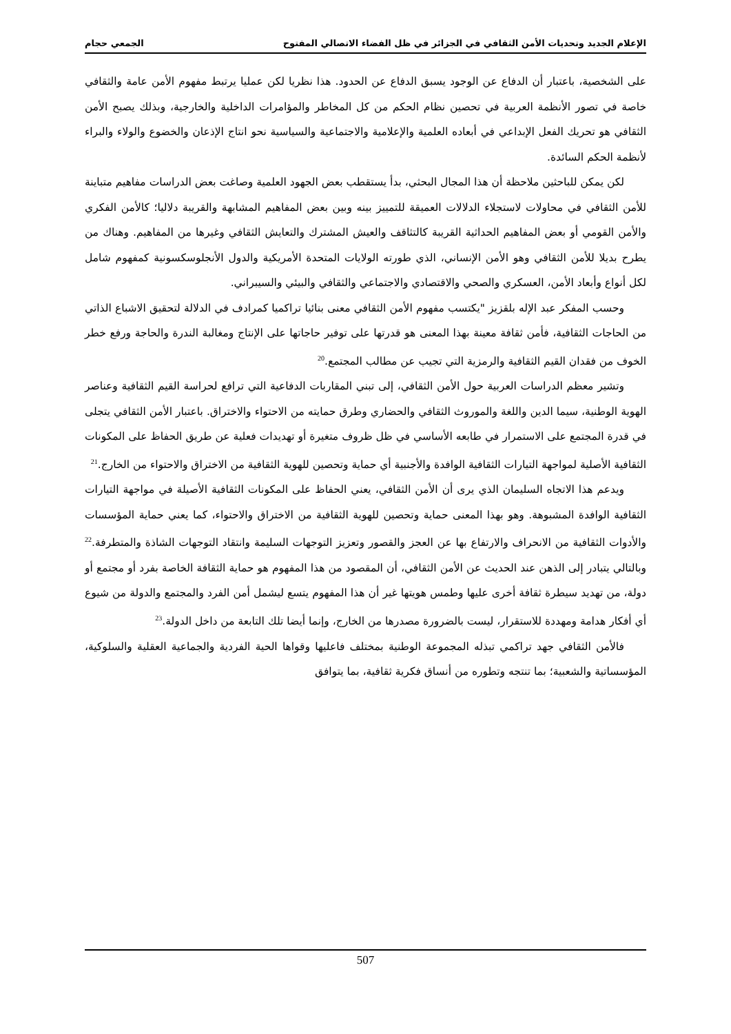الإعلام الجديد وتحديات الأمن الثقافي في الجزائر في ظل الفضاء الاتصالي المفتوح الجمعي حجام
على الشخصية، باعتبار أن الدفاع عن الوجود يسبق الدفاع عن الحدود. هذا نظريا لكن عمليا يرتبط مفهوم الأمن عامة والثقافي خاصة في تصور الأنظمة العربية في تحصين نظام الحكم من كل المخاطر والمؤامرات الداخلية والخارجية، وبذلك يصبح الأمن الثقافي هو تحريك الفعل الإبداعي في أبعاده العلمية والإعلامية والاجتماعية والسياسية نحو انتاج الإذعان والخضوع والولاء والبراء لأنظمة الحكم السائدة.
لكن يمكن للباحثين ملاحظة أن هذا المجال البحثي، بدأ يستقطب بعض الجهود العلمية وصاغت بعض الدراسات مفاهيم متباينة للأمن الثقافي في محاولات لاستجلاء الدلالات العميقة للتمييز بينه وبين بعض المفاهيم المشابهة والقريبة دلاليا؛ كالأمن الفكري والأمن القومي أو بعض المفاهيم الحداثية القريبة كالتثاقف والعيش المشترك والتعايش الثقافي وغيرها من المفاهيم. وهناك من يطرح بديلا للأمن الثقافي وهو الأمن الإنساني، الذي طورته الولايات المتحدة الأمريكية والدول الأنجلوسكسونية كمفهوم شامل لكل أنواع وأبعاد الأمن، العسكري والصحي والاقتصادي والاجتماعي والثقافي والبيئي والسيبراني.
وحسب المفكر عبد الإله بلقزيز "يكتسب مفهوم الأمن الثقافي معنى بنائيا تراكميا كمرادف في الدلالة لتحقيق الاشباع الذاتي من الحاجات الثقافية، فأمن ثقافة معينة بهذا المعنى هو قدرتها على توفير حاجاتها على الإنتاج ومغالبة الندرة والحاجة ورفع خطر الخوف من فقدان القيم الثقافية والرمزية التي تجيب عن مطالب المجتمع.<sup>20</sup>
وتشير معظم الدراسات العربية حول الأمن الثقافي، إلى تبني المقاربات الدفاعية التي ترافع لحراسة القيم الثقافية وعناصر الهوية الوطنية، سيما الدين واللغة والموروث الثقافي والحضاري وطرق حمايته من الاحتواء والاختراق. باعتبار الأمن الثقافي يتجلى في قدرة المجتمع على الاستمرار في طابعه الأساسي في ظل ظروف متغيرة أو تهديدات فعلية عن طريق الحفاظ على المكونات الثقافية الأصلية لمواجهة التيارات الثقافية الوافدة والأجنبية أي حماية وتحصين للهوية الثقافية من الاختراق والاحتواء من الخارج.<sup>21</sup>
ويدعم هذا الاتجاه السليمان الذي يرى أن الأمن الثقافي، يعني الحفاظ على المكونات الثقافية الأصيلة في مواجهة التيارات الثقافية الوافدة المشبوهة. وهو بهذا المعنى حماية وتحصين للهوية الثقافية من الاختراق والاحتواء، كما يعني حماية المؤسسات والأدوات الثقافية من الانحراف والارتفاع بها عن العجز والقصور وتعزيز التوجهات السليمة وانتقاد التوجهات الشاذة والمتطرفة.<sup>22</sup> وبالتالي يتبادر إلى الذهن عند الحديث عن الأمن الثقافي، أن المقصود من هذا المفهوم هو حماية الثقافة الخاصة بفرد أو مجتمع أو دولة، من تهديد سيطرة ثقافة أخرى عليها وطمس هويتها غير أن هذا المفهوم يتسع ليشمل أمن الفرد والمجتمع والدولة من شيوع أي أفكار هدامة ومهددة للاستقرار، ليست بالضرورة مصدرها من الخارج، وإنما أيضا تلك التابعة من داخل الدولة.<sup>23</sup>
فالأمن الثقافي جهد تراكمي تبذله المجموعة الوطنية بمختلف فاعليها وقواها الحية الفردية والجماعية العقلية والسلوكية، المؤسساتية والشعبية؛ بما تنتجه وتطوره من أنساق فكرية ثقافية، بما يتوافق
507